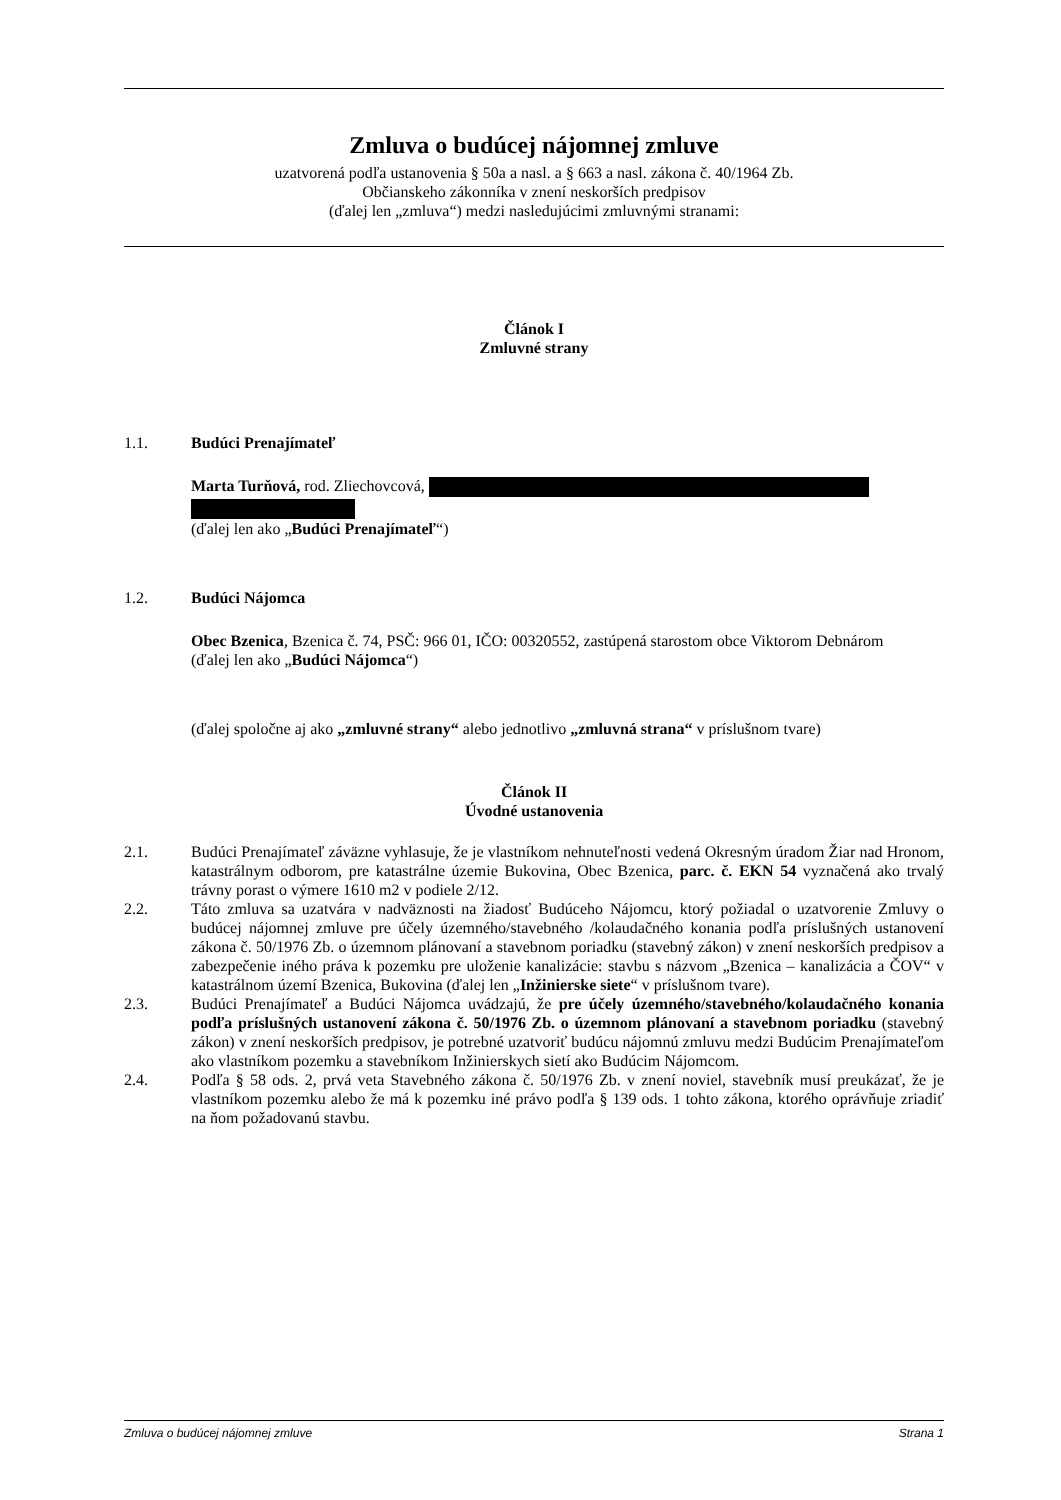Zmluva o budúcej nájomnej zmluve
uzatvorená podľa ustanovenia § 50a a nasl. a § 663 a nasl. zákona č. 40/1964 Zb.
Občianskeho zákonníka v znení neskorších predpisov
(ďalej len „zmluva“) medzi nasledujúcimi zmluvnými stranami:
Článok I
Zmluvné strany
1.1. Budúci Prenajímateľ
Marta Turňová, rod. Zliechovcová,
(ďalej len ako „Budúci Prenajímateľ“)
1.2. Budúci Nájomca
Obec Bzenica, Bzenica č. 74, PSČ: 966 01, IČO: 00320552, zastúpená starostom obce Viktorom Debnárom
(ďalej len ako „Budúci Nájomca“)
(ďalej spoločne aj ako „zmluvné strany“ alebo jednotlivo „zmluvná strana“ v príslušnom tvare)
Článok II
Úvodné ustanovenia
2.1. Budúci Prenajímateľ záväzne vyhlasuje, že je vlastníkom nehnuteľnosti vedená Okresným úradom Žiar nad Hronom, katastrálnym odborom, pre katastrálne územie Bukovina, Obec Bzenica, parc. č. EKN 54 vyznačená ako trvalý trávny porast o výmere 1610 m2 v podiele 2/12.
2.2. Táto zmluva sa uzatvára v nadväznosti na žiadosť Budúceho Nájomcu, ktorý požiadal o uzatvorenie Zmluvy o budúcej nájomnej zmluve pre účely územného/stavebného /kolaudačného konania podľa príslušných ustanovení zákona č. 50/1976 Zb. o územnom plánovaní a stavebnom poriadku (stavebný zákon) v znení neskorších predpisov a zabezpečenie iného práva k pozemku pre uloženie kanalizácie: stavbu s názvom „Bzenica – kanalizácia a ČOV“ v katastrálnom území Bzenica, Bukovina (ďalej len „Inžinierske siete“ v príslušnom tvare).
2.3. Budúci Prenajímateľ a Budúci Nájomca uvádzajú, že pre účely územného/stavebného/kolaudačného konania podľa príslušných ustanovení zákona č. 50/1976 Zb. o územnom plánovaní a stavebnom poriadku (stavebný zákon) v znení neskorších predpisov, je potrebné uzatvoriť budúcu nájomnú zmluvu medzi Budúcim Prenajímateľom ako vlastníkom pozemku a stavebníkom Inžinierskych sietí ako Budúcim Nájomcom.
2.4. Podľa § 58 ods. 2, prvá veta Stavebného zákona č. 50/1976 Zb. v znení noviel, stavebník musí preukázať, že je vlastníkom pozemku alebo že má k pozemku iné právo podľa § 139 ods. 1 tohto zákona, ktorého oprávňuje zriadiť na ňom požadovanú stavbu.
Zmluva o budúcej nájomnej zmluve Strana 1